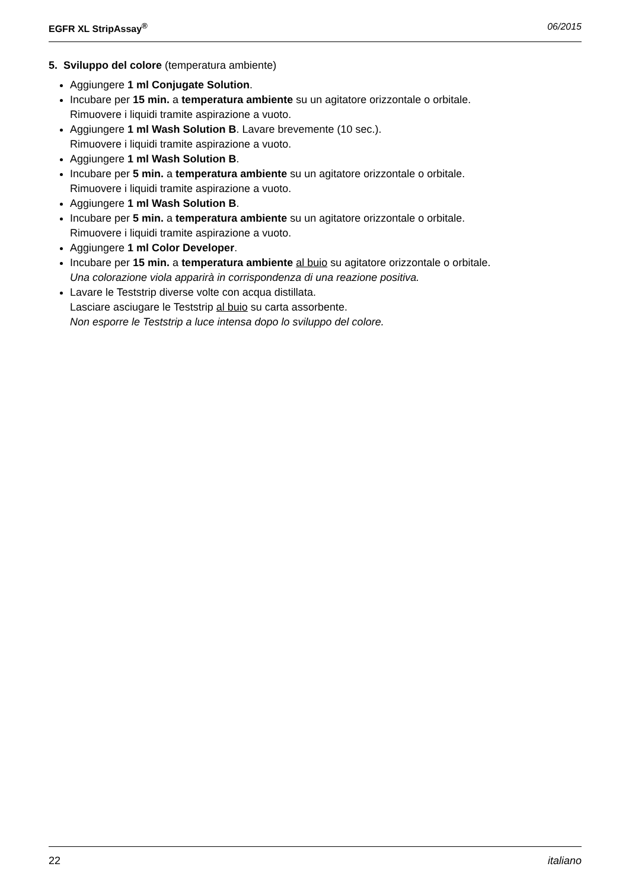EGFR XL StripAssay<sup>®</sup> 06/2015
5. Sviluppo del colore (temperatura ambiente)
Aggiungere 1 ml Conjugate Solution.
Incubare per 15 min. a temperatura ambiente su un agitatore orizzontale o orbitale.
Rimuovere i liquidi tramite aspirazione a vuoto.
Aggiungere 1 ml Wash Solution B. Lavare brevemente (10 sec.).
Rimuovere i liquidi tramite aspirazione a vuoto.
Aggiungere 1 ml Wash Solution B.
Incubare per 5 min. a temperatura ambiente su un agitatore orizzontale o orbitale.
Rimuovere i liquidi tramite aspirazione a vuoto.
Aggiungere 1 ml Wash Solution B.
Incubare per 5 min. a temperatura ambiente su un agitatore orizzontale o orbitale.
Rimuovere i liquidi tramite aspirazione a vuoto.
Aggiungere 1 ml Color Developer.
Incubare per 15 min. a temperatura ambiente al buio su agitatore orizzontale o orbitale.
Una colorazione viola apparirà in corrispondenza di una reazione positiva.
Lavare le Teststrip diverse volte con acqua distillata.
Lasciare asciugare le Teststrip al buio su carta assorbente.
Non esporre le Teststrip a luce intensa dopo lo sviluppo del colore.
22 italiano